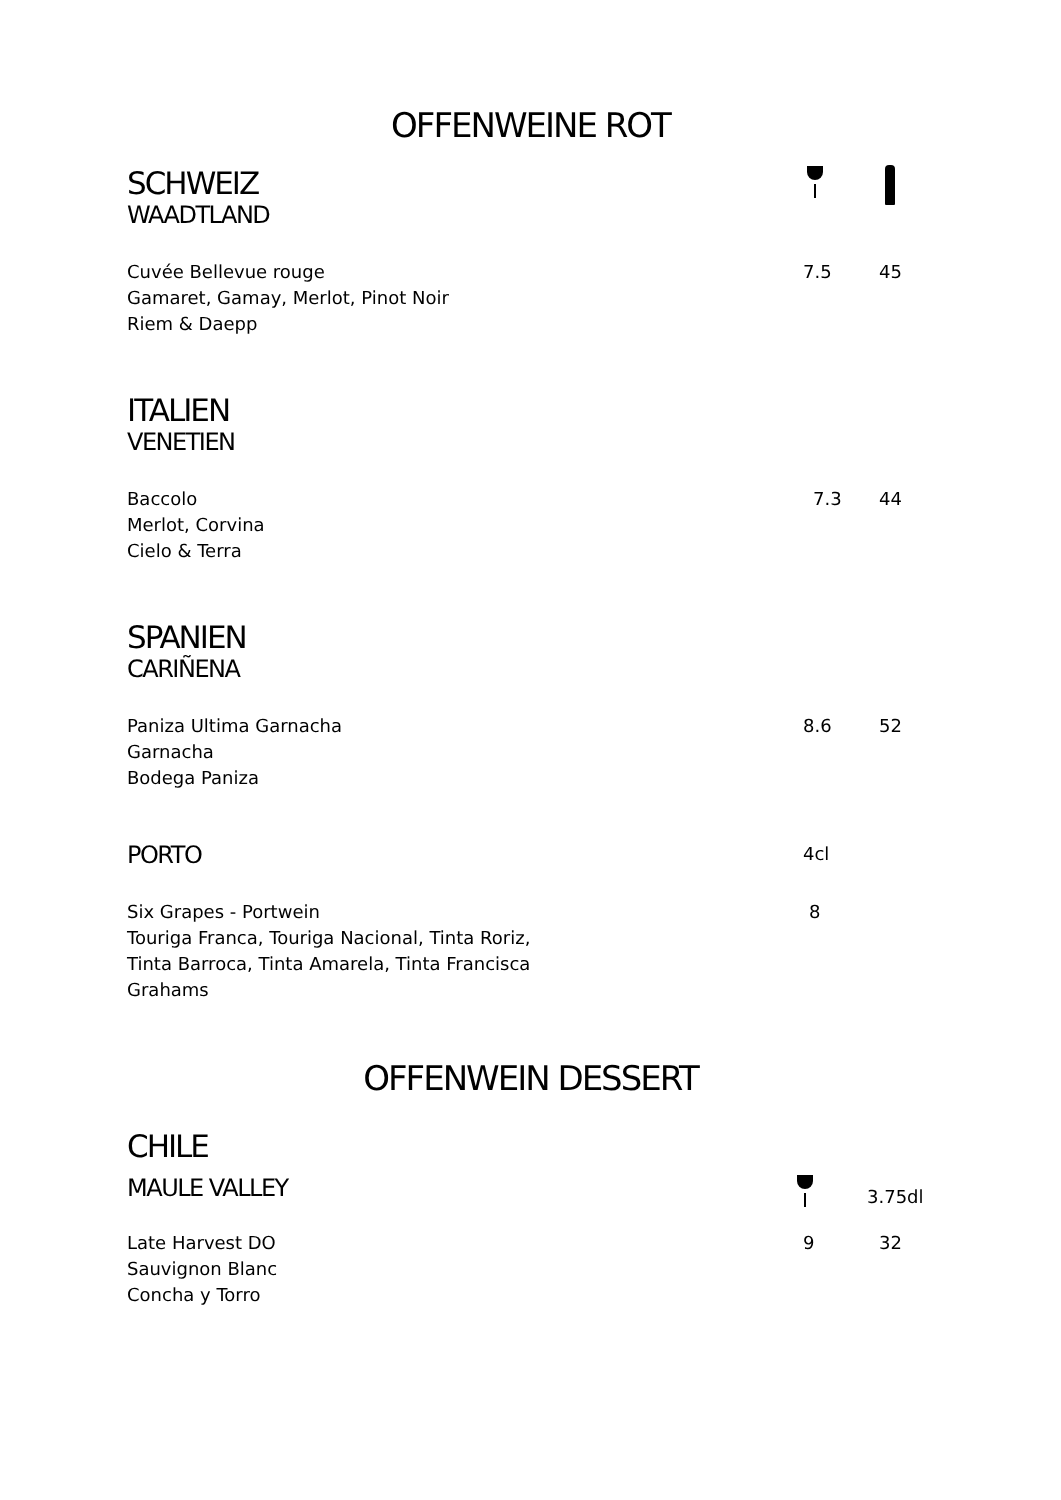OFFENWEINE ROT
SCHWEIZ
WAADTLAND
Cuvée Bellevue rouge
Gamaret, Gamay, Merlot, Pinot Noir
Riem & Daepp
7.5 45
ITALIEN
VENETIEN
Baccolo
Merlot, Corvina
Cielo & Terra
7.3 44
SPANIEN
CARIÑENA
Paniza Ultima Garnacha
Garnacha
Bodega Paniza
8.6 52
PORTO
4cl
Six Grapes - Portwein
Touriga Franca, Touriga Nacional, Tinta Roriz,
Tinta Barroca, Tinta Amarela, Tinta Francisca
Grahams
8
OFFENWEIN DESSERT
CHILE
MAULE VALLEY
3.75dl
Late Harvest DO
Sauvignon Blanc
Concha y Torro
9 32